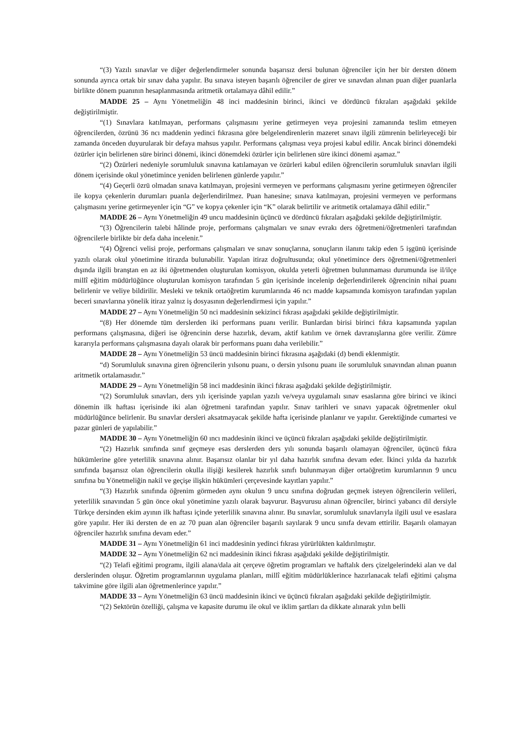“(3) Yazılı sınavlar ve diğer değerlendirmeler sonunda başarısız dersi bulunan öğrenciler için her bir dersten dönem sonunda ayrıca ortak bir sınav daha yapılır. Bu sınava isteyen başarılı öğrenciler de girer ve sınavdan alınan puan diğer puanlarla birlikte dönem puanının hesaplanmasında aritmetik ortalamaya dâhil edilir.”
MADDE 25 – Aynı Yönetmeliğin 48 inci maddesinin birinci, ikinci ve dördüncü fıkraları aşağıdaki şekilde değiştirilmiştir.
“(1) Sınavlara katılmayan, performans çalışmasını yerine getirmeyen veya projesini zamanında teslim etmeyen öğrencilerden, özrünü 36 ncı maddenin yedinci fıkrasına göre belgelendirenlerin mazeret sınavı ilgili zümrenin belirleyeceği bir zamanda önceden duyurularak bir defaya mahsus yapılır. Performans çalışması veya projesi kabul edilir. Ancak birinci dönemdeki özürler için belirlenen süre birinci dönemi, ikinci dönemdeki özürler için belirlenen süre ikinci dönemi aşamaz.”
“(2) Özürleri nedeniyle sorumluluk sınavına katılamayan ve özürleri kabul edilen öğrencilerin sorumluluk sınavları ilgili dönem içerisinde okul yönetimince yeniden belirlenen günlerde yapılır.”
“(4) Geçerli özrü olmadan sınava katılmayan, projesini vermeyen ve performans çalışmasını yerine getirmeyen öğrenciler ile kopya çekenlerin durumları puanla değerlendirilmez. Puan hanesine; sınava katılmayan, projesini vermeyen ve performans çalışmasını yerine getirmeyenler için “G” ve kopya çekenler için “K” olarak belirtilir ve aritmetik ortalamaya dâhil edilir.”
MADDE 26 – Aynı Yönetmeliğin 49 uncu maddesinin üçüncü ve dördüncü fıkraları aşağıdaki şekilde değiştirilmiştir.
“(3) Öğrencilerin talebi hâlinde proje, performans çalışmaları ve sınav evrakı ders öğretmeni/öğretmenleri tarafından öğrencilerle birlikte bir defa daha incelenir.”
“(4) Öğrenci velisi proje, performans çalışmaları ve sınav sonuçlarına, sonuçların ilanını takip eden 5 işgünü içerisinde yazılı olarak okul yönetimine itirazda bulunabilir. Yapılan itiraz doğrultusunda; okul yönetimince ders öğretmeni/öğretmenleri dışında ilgili branştan en az iki öğretmenden oluşturulan komisyon, okulda yeterli öğretmen bulunmaması durumunda ise il/ilçe millî eğitim müdürlüğünce oluşturulan komisyon tarafından 5 gün içerisinde incelenip değerlendirilerek öğrencinin nihai puanı belirlenir ve veliye bildirilir. Mesleki ve teknik ortaöğretim kurumlarında 46 ncı madde kapsamında komisyon tarafından yapılan beceri sınavlarına yönelik itiraz yalnız iş dosyasının değerlendirmesi için yapılır.”
MADDE 27 – Aynı Yönetmeliğin 50 nci maddesinin sekizinci fıkrası aşağıdaki şekilde değiştirilmiştir.
“(8) Her dönemde tüm derslerden iki performans puanı verilir. Bunlardan birisi birinci fıkra kapsamında yapılan performans çalışmasına, diğeri ise öğrencinin derse hazırlık, devam, aktif katılım ve örnek davranışlarına göre verilir. Zümre kararıyla performans çalışmasına dayalı olarak bir performans puanı daha verilebilir.”
MADDE 28 – Aynı Yönetmeliğin 53 üncü maddesinin birinci fıkrasına aşağıdaki (d) bendi eklenmiştir.
“d) Sorumluluk sınavına giren öğrencilerin yılsonu puanı, o dersin yılsonu puanı ile sorumluluk sınavından alınan puanın aritmetik ortalamasıdır.”
MADDE 29 – Aynı Yönetmeliğin 58 inci maddesinin ikinci fıkrası aşağıdaki şekilde değiştirilmiştir.
“(2) Sorumluluk sınavları, ders yılı içerisinde yapılan yazılı ve/veya uygulamalı sınav esaslarına göre birinci ve ikinci dönemin ilk haftası içerisinde iki alan öğretmeni tarafından yapılır. Sınav tarihleri ve sınavı yapacak öğretmenler okul müdürlüğünce belirlenir. Bu sınavlar dersleri aksatmayacak şekilde hafta içerisinde planlanır ve yapılır. Gerektiğinde cumartesi ve pazar günleri de yapılabilir.”
MADDE 30 – Aynı Yönetmeliğin 60 ıncı maddesinin ikinci ve üçüncü fıkraları aşağıdaki şekilde değiştirilmiştir.
“(2) Hazırlık sınıfında sınıf geçmeye esas derslerden ders yılı sonunda başarılı olamayan öğrenciler, üçüncü fıkra hükümlerine göre yeterlilik sınavına alınır. Başarısız olanlar bir yıl daha hazırlık sınıfına devam eder. İkinci yılda da hazırlık sınıfında başarısız olan öğrencilerin okulla ilişiği kesilerek hazırlık sınıfı bulunmayan diğer ortaöğretim kurumlarının 9 uncu sınıfına bu Yönetmeliğin nakil ve geçişe ilişkin hükümleri çerçevesinde kayıtları yapılır.”
“(3) Hazırlık sınıfında öğrenim görmeden aynı okulun 9 uncu sınıfına doğrudan geçmek isteyen öğrencilerin velileri, yeterlilik sınavından 5 gün önce okul yönetimine yazılı olarak başvurur. Başvurusu alınan öğrenciler, birinci yabancı dil dersiyle Türkçe dersinden ekim ayının ilk haftası içinde yeterlilik sınavına alınır. Bu sınavlar, sorumluluk sınavlarıyla ilgili usul ve esaslara göre yapılır. Her iki dersten de en az 70 puan alan öğrenciler başarılı sayılarak 9 uncu sınıfa devam ettirilir. Başarılı olamayan öğrenciler hazırlık sınıfına devam eder.”
MADDE 31 – Aynı Yönetmeliğin 61 inci maddesinin yedinci fıkrası yürürlükten kaldırılmıştır.
MADDE 32 – Aynı Yönetmeliğin 62 nci maddesinin ikinci fıkrası aşağıdaki şekilde değiştirilmiştir.
“(2) Telafi eğitimi programı, ilgili alana/dala ait çerçeve öğretim programları ve haftalık ders çizelgelerindeki alan ve dal derslerinden oluşur. Öğretim programlarının uygulama planları, millî eğitim müdürlüklerince hazırlanacak telafi eğitimi çalışma takvimine göre ilgili alan öğretmenlerince yapılır.”
MADDE 33 – Aynı Yönetmeliğin 63 üncü maddesinin ikinci ve üçüncü fıkraları aşağıdaki şekilde değiştirilmiştir.
“(2) Sektörün özelliği, çalışma ve kapasite durumu ile okul ve iklim şartları da dikkate alınarak yılın belli